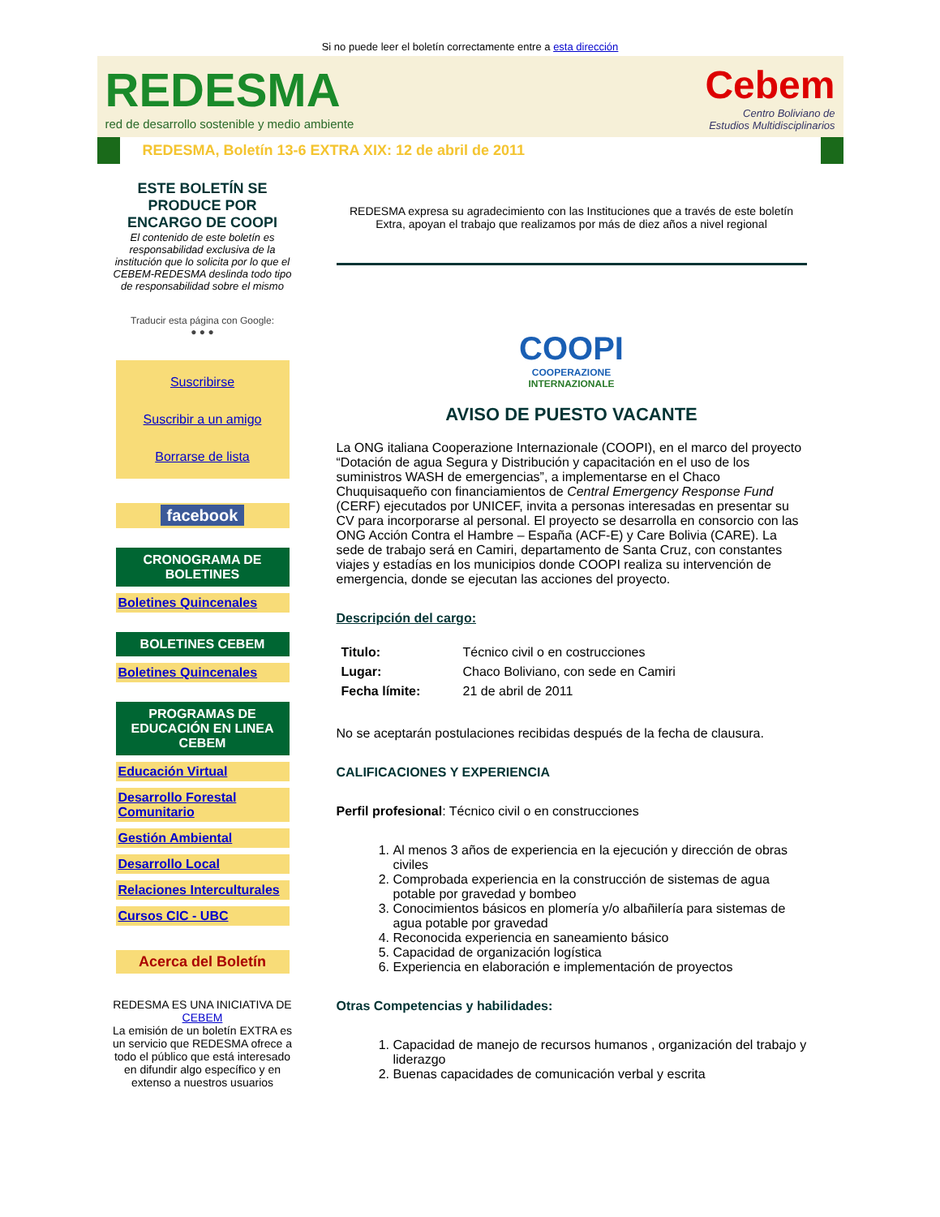Si no puede leer el boletín correctamente entre a esta dirección
REDESMA
red de desarrollo sostenible y medio ambiente
Cebem
Centro Boliviano de
Estudios Multidisciplinarios
REDESMA, Boletín 13-6 EXTRA XIX: 12 de abril de 2011
ESTE BOLETÍN SE PRODUCE POR ENCARGO DE COOPI
El contenido de este boletín es responsabilidad exclusiva de la institución que lo solicita por lo que el CEBEM-REDESMA deslinda todo tipo de responsabilidad sobre el mismo
Traducir esta página con Google:
● ● ●
Suscribirse
Suscribir a un amigo
Borrarse de lista
facebook
CRONOGRAMA DE BOLETINES
Boletines Quincenales
BOLETINES CEBEM
Boletines Quincenales
PROGRAMAS DE EDUCACIÓN EN LINEA CEBEM
Educación Virtual
Desarrollo Forestal Comunitario
Gestión Ambiental
Desarrollo Local
Relaciones Interculturales
Cursos CIC - UBC
Acerca del Boletín
REDESMA ES UNA INICIATIVA DE CEBEM
La emisión de un boletín EXTRA es un servicio que REDESMA ofrece a todo el público que está interesado en difundir algo específico y en extenso a nuestros usuarios
REDESMA expresa su agradecimiento con las Instituciones que a través de este boletín Extra, apoyan el trabajo que realizamos por más de diez años a nivel regional
COOPI
COOPERAZIONE
INTERNAZIONALE
AVISO DE PUESTO VACANTE
La ONG italiana Cooperazione Internazionale (COOPI), en el marco del proyecto “Dotación de agua Segura y Distribución y capacitación en el uso de los suministros WASH de emergencias”, a implementarse en el Chaco Chuquisaqueño con financiamientos de Central Emergency Response Fund (CERF) ejecutados por UNICEF, invita a personas interesadas en presentar su CV para incorporarse al personal. El proyecto se desarrolla en consorcio con las ONG Acción Contra el Hambre – España (ACF-E) y Care Bolivia (CARE). La sede de trabajo será en Camiri, departamento de Santa Cruz, con constantes viajes y estadías en los municipios donde COOPI realiza su intervención de emergencia, donde se ejecutan las acciones del proyecto.
Descripción del cargo:
| Titulo: | Técnico civil o en costrucciones |
| Lugar: | Chaco Boliviano, con sede en Camiri |
| Fecha límite: | 21 de abril de 2011 |
No se aceptarán postulaciones recibidas después de la fecha de clausura.
CALIFICACIONES Y EXPERIENCIA
Perfil profesional: Técnico civil o en construcciones
1. Al menos 3 años de experiencia en la ejecución y dirección de obras civiles
2. Comprobada experiencia en la construcción de sistemas de agua potable por gravedad y bombeo
3. Conocimientos básicos en plomería y/o albañilería para sistemas de agua potable por gravedad
4. Reconocida experiencia en saneamiento básico
5. Capacidad de organización logística
6. Experiencia en elaboración e implementación de proyectos
Otras Competencias y habilidades:
1. Capacidad de manejo de recursos humanos , organización del trabajo y liderazgo
2. Buenas capacidades de comunicación verbal y escrita